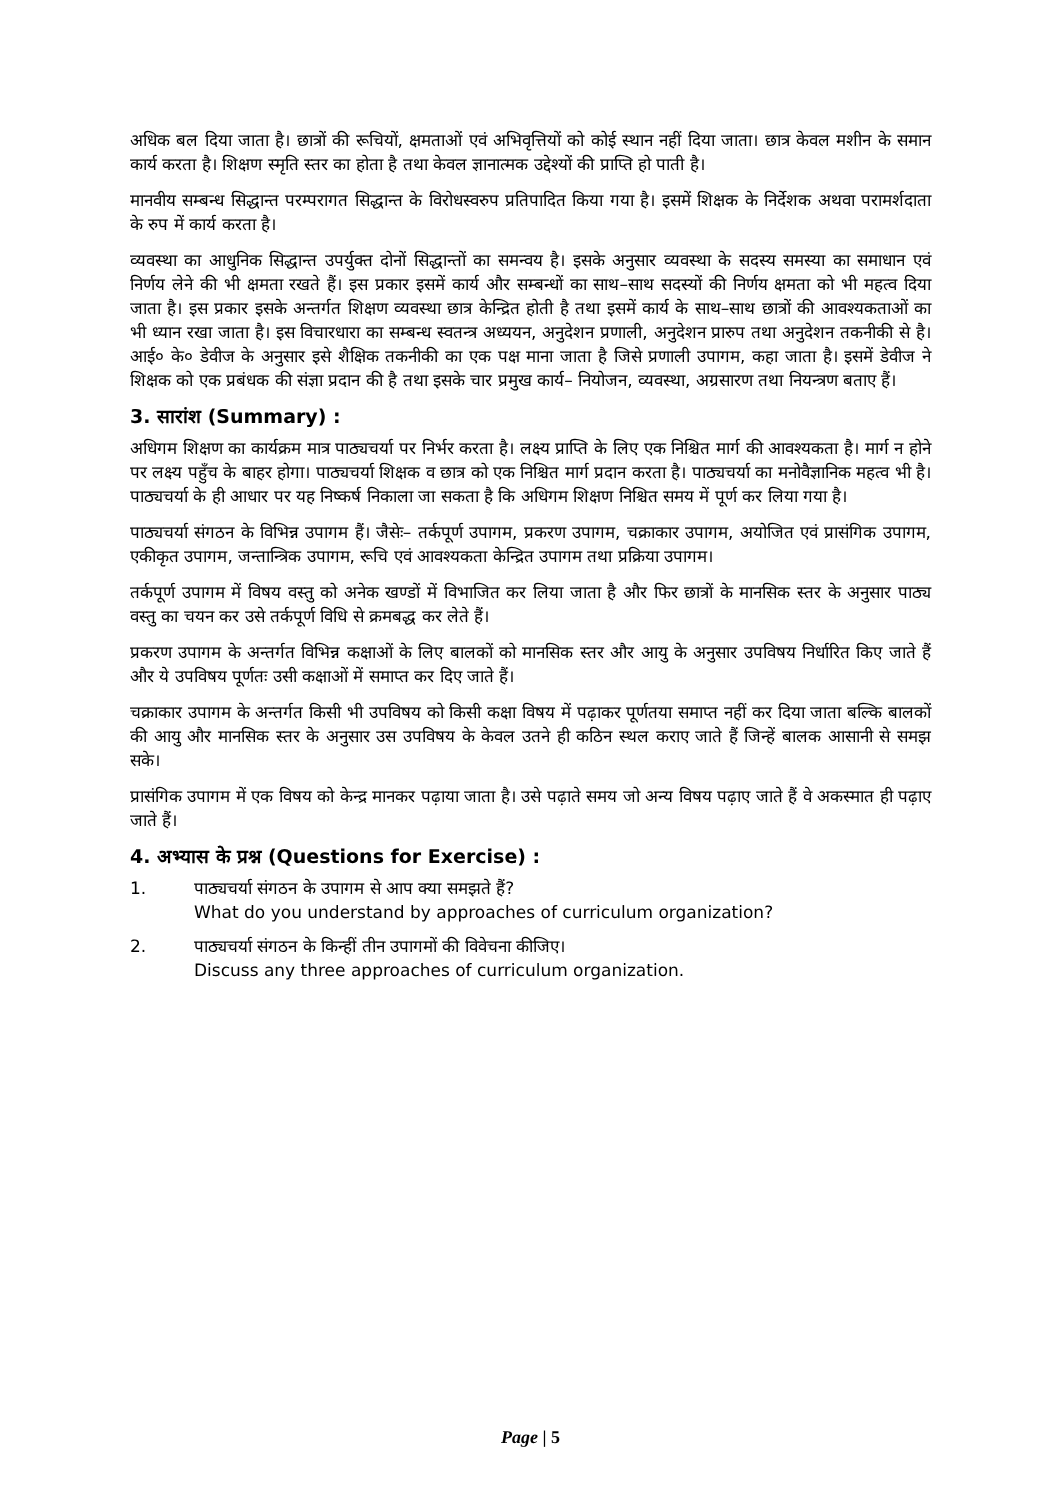अधिक बल दिया जाता है। छात्रों की रूचियों, क्षमताओं एवं अभिवृत्तियों को कोई स्थान नहीं दिया जाता। छात्र केवल मशीन के समान कार्य करता है। शिक्षण स्मृति स्तर का होता है तथा केवल ज्ञानात्मक उद्देश्यों की प्राप्ति हो पाती है।
मानवीय सम्बन्ध सिद्धान्त परम्परागत सिद्धान्त के विरोधस्वरुप प्रतिपादित किया गया है। इसमें शिक्षक के निर्देशक अथवा परामर्शदाता के रुप में कार्य करता है।
व्यवस्था का आधुनिक सिद्धान्त उपर्युक्त दोनों सिद्धान्तों का समन्वय है। इसके अनुसार व्यवस्था के सदस्य समस्या का समाधान एवं निर्णय लेने की भी क्षमता रखते हैं। इस प्रकार इसमें कार्य और सम्बन्धों का साथ–साथ सदस्यों की निर्णय क्षमता को भी महत्व दिया जाता है। इस प्रकार इसके अन्तर्गत शिक्षण व्यवस्था छात्र केन्द्रित होती है तथा इसमें कार्य के साथ–साथ छात्रों की आवश्यकताओं का भी ध्यान रखा जाता है। इस विचारधारा का सम्बन्ध स्वतन्त्र अध्ययन, अनुदेशन प्रणाली, अनुदेशन प्रारुप तथा अनुदेशन तकनीकी से है। आई० के० डेवीज के अनुसार इसे शैक्षिक तकनीकी का एक पक्ष माना जाता है जिसे प्रणाली उपागम, कहा जाता है। इसमें डेवीज ने शिक्षक को एक प्रबंधक की संज्ञा प्रदान की है तथा इसके चार प्रमुख कार्य– नियोजन, व्यवस्था, अग्रसारण तथा नियन्त्रण बताए हैं।
3. सारांश (Summary) :
अधिगम शिक्षण का कार्यक्रम मात्र पाठ्यचर्या पर निर्भर करता है। लक्ष्य प्राप्ति के लिए एक निश्चित मार्ग की आवश्यकता है। मार्ग न होने पर लक्ष्य पहुँच के बाहर होगा। पाठ्यचर्या शिक्षक व छात्र को एक निश्चित मार्ग प्रदान करता है। पाठ्यचर्या का मनोवैज्ञानिक महत्व भी है। पाठ्यचर्या के ही आधार पर यह निष्कर्ष निकाला जा सकता है कि अधिगम शिक्षण निश्चित समय में पूर्ण कर लिया गया है।
पाठ्यचर्या संगठन के विभिन्न उपागम हैं। जैसेः– तर्कपूर्ण उपागम, प्रकरण उपागम, चक्राकार उपागम, अयोजित एवं प्रासंगिक उपागम, एकीकृत उपागम, जन्तान्त्रिक उपागम, रूचि एवं आवश्यकता केन्द्रित उपागम तथा प्रक्रिया उपागम।
तर्कपूर्ण उपागम में विषय वस्तु को अनेक खण्डों में विभाजित कर लिया जाता है और फिर छात्रों के मानसिक स्तर के अनुसार पाठ्य वस्तु का चयन कर उसे तर्कपूर्ण विधि से क्रमबद्ध कर लेते हैं।
प्रकरण उपागम के अन्तर्गत विभिन्न कक्षाओं के लिए बालकों को मानसिक स्तर और आयु के अनुसार उपविषय निर्धारित किए जाते हैं और ये उपविषय पूर्णतः उसी कक्षाओं में समाप्त कर दिए जाते हैं।
चक्राकार उपागम के अन्तर्गत किसी भी उपविषय को किसी कक्षा विषय में पढ़ाकर पूर्णतया समाप्त नहीं कर दिया जाता बल्कि बालकों की आयु और मानसिक स्तर के अनुसार उस उपविषय के केवल उतने ही कठिन स्थल कराए जाते हैं जिन्हें बालक आसानी से समझ सके।
प्रासंगिक उपागम में एक विषय को केन्द्र मानकर पढ़ाया जाता है। उसे पढ़ाते समय जो अन्य विषय पढ़ाए जाते हैं वे अकस्मात ही पढ़ाए जाते हैं।
4. अभ्यास के प्रश्न (Questions for Exercise) :
1. पाठ्यचर्या संगठन के उपागम से आप क्या समझते हैं?
What do you understand by approaches of curriculum organization?
2. पाठ्यचर्या संगठन के किन्हीं तीन उपागमों की विवेचना कीजिए।
Discuss any three approaches of curriculum organization.
Page | 5